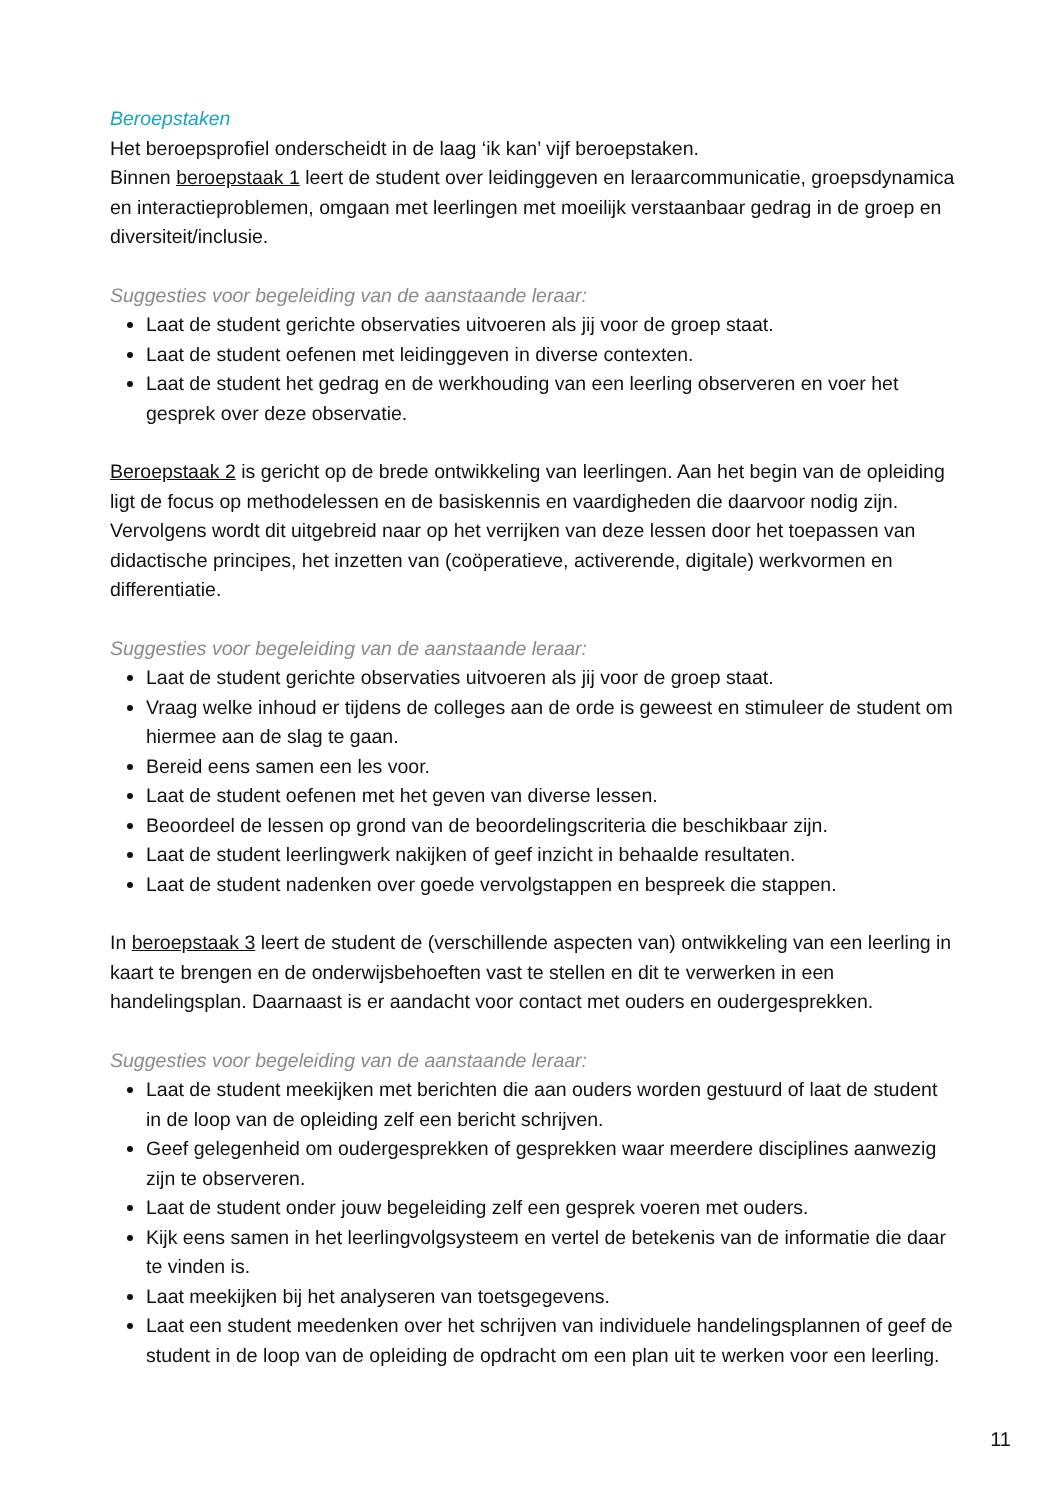Beroepstaken
Het beroepsprofiel onderscheidt in de laag ‘ik kan’ vijf beroepstaken.
Binnen beroepstaak 1 leert de student over leidinggeven en leraarcommunicatie, groepsdynamica en interactieproblemen, omgaan met leerlingen met moeilijk verstaanbaar gedrag in de groep en diversiteit/inclusie.
Suggesties voor begeleiding van de aanstaande leraar:
Laat de student gerichte observaties uitvoeren als jij voor de groep staat.
Laat de student oefenen met leidinggeven in diverse contexten.
Laat de student het gedrag en de werkhouding van een leerling observeren en voer het gesprek over deze observatie.
Beroepstaak 2 is gericht op de brede ontwikkeling van leerlingen. Aan het begin van de opleiding ligt de focus op methodelessen en de basiskennis en vaardigheden die daarvoor nodig zijn. Vervolgens wordt dit uitgebreid naar op het verrijken van deze lessen door het toepassen van didactische principes, het inzetten van (coöperatieve, activerende, digitale) werkvormen en differentiatie.
Suggesties voor begeleiding van de aanstaande leraar:
Laat de student gerichte observaties uitvoeren als jij voor de groep staat.
Vraag welke inhoud er tijdens de colleges aan de orde is geweest en stimuleer de student om hiermee aan de slag te gaan.
Bereid eens samen een les voor.
Laat de student oefenen met het geven van diverse lessen.
Beoordeel de lessen op grond van de beoordelingscriteria die beschikbaar zijn.
Laat de student leerlingwerk nakijken of geef inzicht in behaalde resultaten.
Laat de student nadenken over goede vervolgstappen en bespreek die stappen.
In beroepstaak 3 leert de student de (verschillende aspecten van) ontwikkeling van een leerling in kaart te brengen en de onderwijsbehoeften vast te stellen en dit te verwerken in een handelingsplan. Daarnaast is er aandacht voor contact met ouders en oudergesprekken.
Suggesties voor begeleiding van de aanstaande leraar:
Laat de student meekijken met berichten die aan ouders worden gestuurd of laat de student in de loop van de opleiding zelf een bericht schrijven.
Geef gelegenheid om oudergesprekken of gesprekken waar meerdere disciplines aanwezig zijn te observeren.
Laat de student onder jouw begeleiding zelf een gesprek voeren met ouders.
Kijk eens samen in het leerlingvolgsysteem en vertel de betekenis van de informatie die daar te vinden is.
Laat meekijken bij het analyseren van toetsgegevens.
Laat een student meedenken over het schrijven van individuele handelingsplannen of geef de student in de loop van de opleiding de opdracht om een plan uit te werken voor een leerling.
11